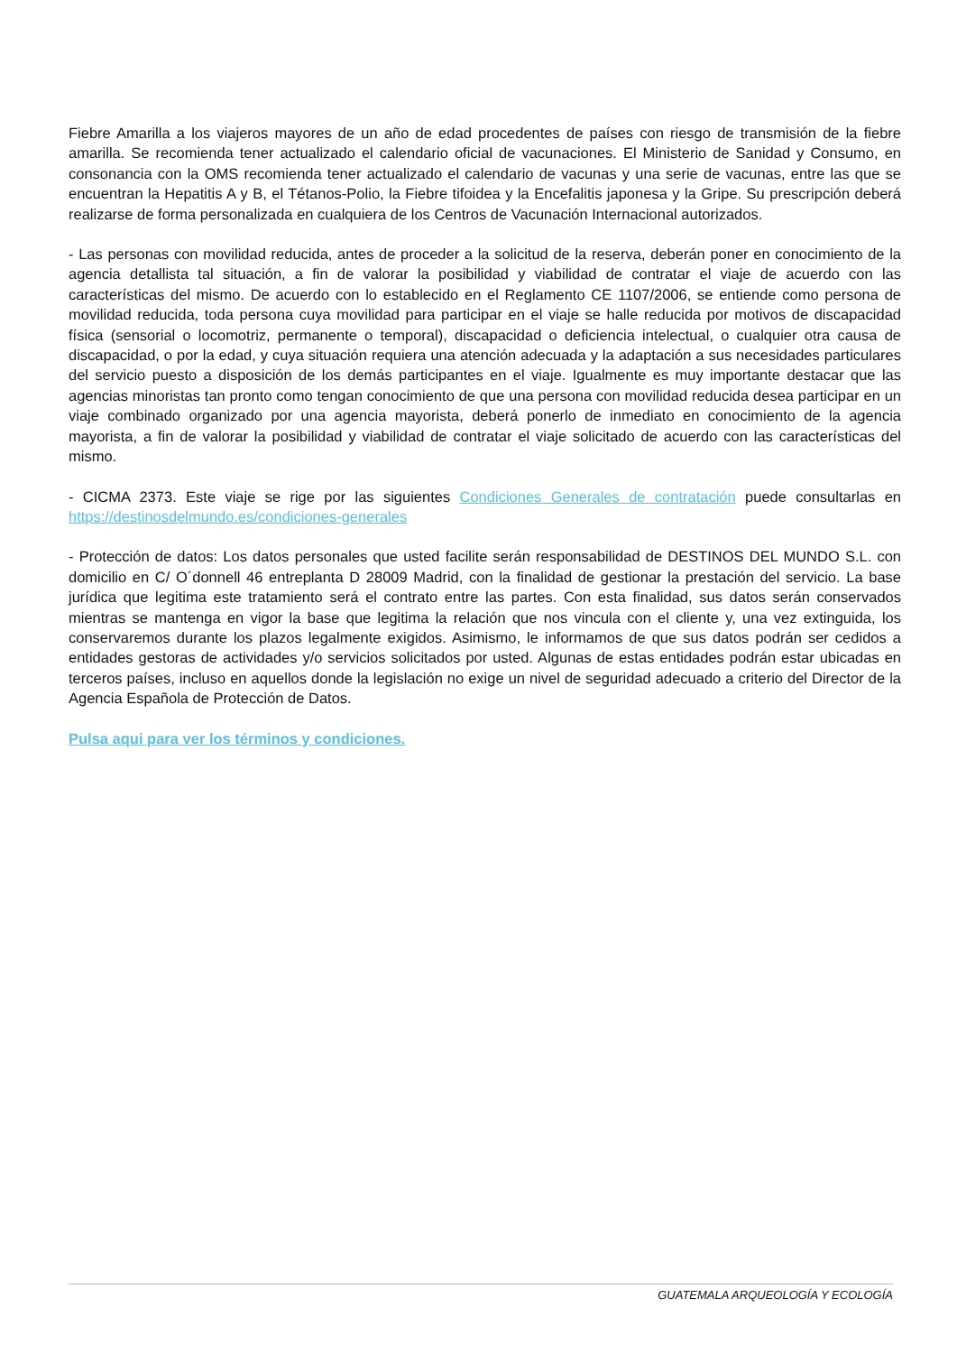Fiebre Amarilla a los viajeros mayores de un año de edad procedentes de países con riesgo de transmisión de la fiebre amarilla. Se recomienda tener actualizado el calendario oficial de vacunaciones. El Ministerio de Sanidad y Consumo, en consonancia con la OMS recomienda tener actualizado el calendario de vacunas y una serie de vacunas, entre las que se encuentran la Hepatitis A y B, el Tétanos-Polio, la Fiebre tifoidea y la Encefalitis japonesa y la Gripe. Su prescripción deberá realizarse de forma personalizada en cualquiera de los Centros de Vacunación Internacional autorizados.
- Las personas con movilidad reducida, antes de proceder a la solicitud de la reserva, deberán poner en conocimiento de la agencia detallista tal situación, a fin de valorar la posibilidad y viabilidad de contratar el viaje de acuerdo con las características del mismo. De acuerdo con lo establecido en el Reglamento CE 1107/2006, se entiende como persona de movilidad reducida, toda persona cuya movilidad para participar en el viaje se halle reducida por motivos de discapacidad física (sensorial o locomotriz, permanente o temporal), discapacidad o deficiencia intelectual, o cualquier otra causa de discapacidad, o por la edad, y cuya situación requiera una atención adecuada y la adaptación a sus necesidades particulares del servicio puesto a disposición de los demás participantes en el viaje. Igualmente es muy importante destacar que las agencias minoristas tan pronto como tengan conocimiento de que una persona con movilidad reducida desea participar en un viaje combinado organizado por una agencia mayorista, deberá ponerlo de inmediato en conocimiento de la agencia mayorista, a fin de valorar la posibilidad y viabilidad de contratar el viaje solicitado de acuerdo con las características del mismo.
- CICMA 2373. Este viaje se rige por las siguientes Condiciones Generales de contratación puede consultarlas en https://destinosdelmundo.es/condiciones-generales
- Protección de datos: Los datos personales que usted facilite serán responsabilidad de DESTINOS DEL MUNDO S.L. con domicilio en C/ O´donnell 46 entreplanta D 28009 Madrid, con la finalidad de gestionar la prestación del servicio. La base jurídica que legitima este tratamiento será el contrato entre las partes. Con esta finalidad, sus datos serán conservados mientras se mantenga en vigor la base que legitima la relación que nos vincula con el cliente y, una vez extinguida, los conservaremos durante los plazos legalmente exigidos. Asimismo, le informamos de que sus datos podrán ser cedidos a entidades gestoras de actividades y/o servicios solicitados por usted. Algunas de estas entidades podrán estar ubicadas en terceros países, incluso en aquellos donde la legislación no exige un nivel de seguridad adecuado a criterio del Director de la Agencia Española de Protección de Datos.
Pulsa aqui para ver los términos y condiciones.
GUATEMALA ARQUEOLOGÍA Y ECOLOGÍA